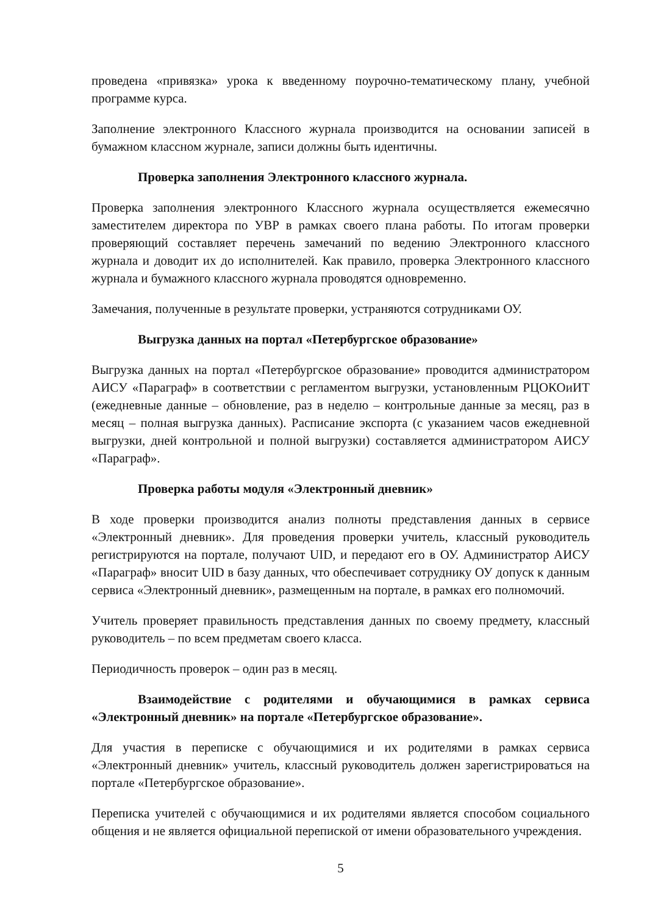проведена «привязка» урока к введенному поурочно-тематическому плану, учебной программе курса.
Заполнение электронного Классного журнала производится на основании записей в бумажном классном журнале, записи должны быть идентичны.
Проверка заполнения Электронного классного журнала.
Проверка заполнения электронного Классного журнала осуществляется ежемесячно заместителем директора по УВР в рамках своего плана работы. По итогам проверки проверяющий составляет перечень замечаний по ведению Электронного классного журнала и доводит их до исполнителей. Как правило, проверка Электронного классного журнала и бумажного классного журнала проводятся одновременно.
Замечания, полученные в результате проверки, устраняются сотрудниками ОУ.
Выгрузка данных на портал «Петербургское образование»
Выгрузка данных на портал «Петербургское образование» проводится администратором АИСУ «Параграф» в соответствии с регламентом выгрузки, установленным РЦОКОиИТ (ежедневные данные – обновление, раз в неделю – контрольные данные за месяц, раз в месяц – полная выгрузка данных). Расписание экспорта (с указанием часов ежедневной выгрузки, дней контрольной и полной выгрузки) составляется администратором АИСУ «Параграф».
Проверка работы модуля «Электронный дневник»
В ходе проверки производится анализ полноты представления данных в сервисе «Электронный дневник». Для проведения проверки учитель, классный руководитель регистрируются на портале, получают UID, и передают его в ОУ. Администратор АИСУ «Параграф» вносит UID в базу данных, что обеспечивает сотруднику ОУ допуск к данным сервиса «Электронный дневник», размещенным на портале, в рамках его полномочий.
Учитель проверяет правильность представления данных по своему предмету, классный руководитель – по всем предметам своего класса.
Периодичность проверок – один раз в месяц.
Взаимодействие с родителями и обучающимися в рамках сервиса «Электронный дневник» на портале «Петербургское образование».
Для участия в переписке с обучающимися и их родителями в рамках сервиса «Электронный дневник» учитель, классный руководитель должен зарегистрироваться на портале «Петербургское образование».
Переписка учителей с обучающимися и их родителями является способом социального общения и не является официальной перепиской от имени образовательного учреждения.
5